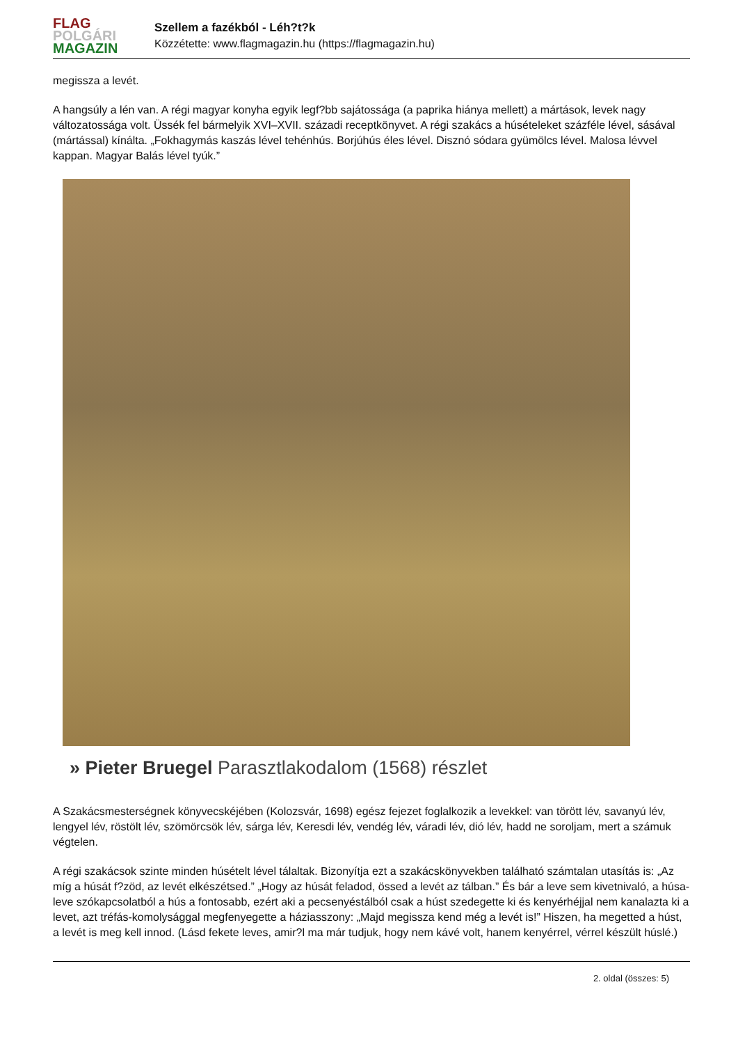FLAG
POLGÁRI
MAGAZIN
Szellem a fazékból - Léh?t?k
Közzétette: www.flagmagazin.hu (https://flagmagazin.hu)
megissza a levét.
A hangsúly a lén van. A régi magyar konyha egyik legf?bb sajátossága (a paprika hiánya mellett) a mártások, levek nagy változatossága volt. Üssék fel bármelyik XVI–XVII. századi receptkönyvet. A régi szakács a húsételeket százféle lével, sásával (mártással) kínálta. „Fokhagymás kaszás lével tehénhús. Borjúhús éles lével. Disznó sódara gyümölcs lével. Malosa lévvel kappan. Magyar Balás lével tyúk.”
» Pieter Bruegel Parasztlakodalom (1568) részlet
A Szakácsmesterségnek könyvecskéjében (Kolozsvár, 1698) egész fejezet foglalkozik a levekkel: van törött lév, savanyú lév, lengyel lév, röstölt lév, szömörcsök lév, sárga lév, Keresdi lév, vendég lév, váradi lév, dió lév, hadd ne soroljam, mert a számuk végtelen.
A régi szakácsok szinte minden húsételt lével tálaltak. Bizonyítja ezt a szakácskönyvekben található számtalan utasítás is: „Az míg a húsát f?zöd, az levét elkészétsed.” „Hogy az húsát feladod, össed a levét az tálban.” És bár a leve sem kivetnivaló, a húsa-leve szókapcsolatból a hús a fontosabb, ezért aki a pecsenyéstálból csak a húst szedegette ki és kenyérhéjjal nem kanalazta ki a levet, azt tréfás-komolysággal megfenyegette a háziasszony: „Majd megissza kend még a levét is!” Hiszen, ha megetted a húst, a levét is meg kell innod. (Lásd fekete leves, amir?l ma már tudjuk, hogy nem kávé volt, hanem kenyérrel, vérrel készült húslé.)
2. oldal (összes: 5)